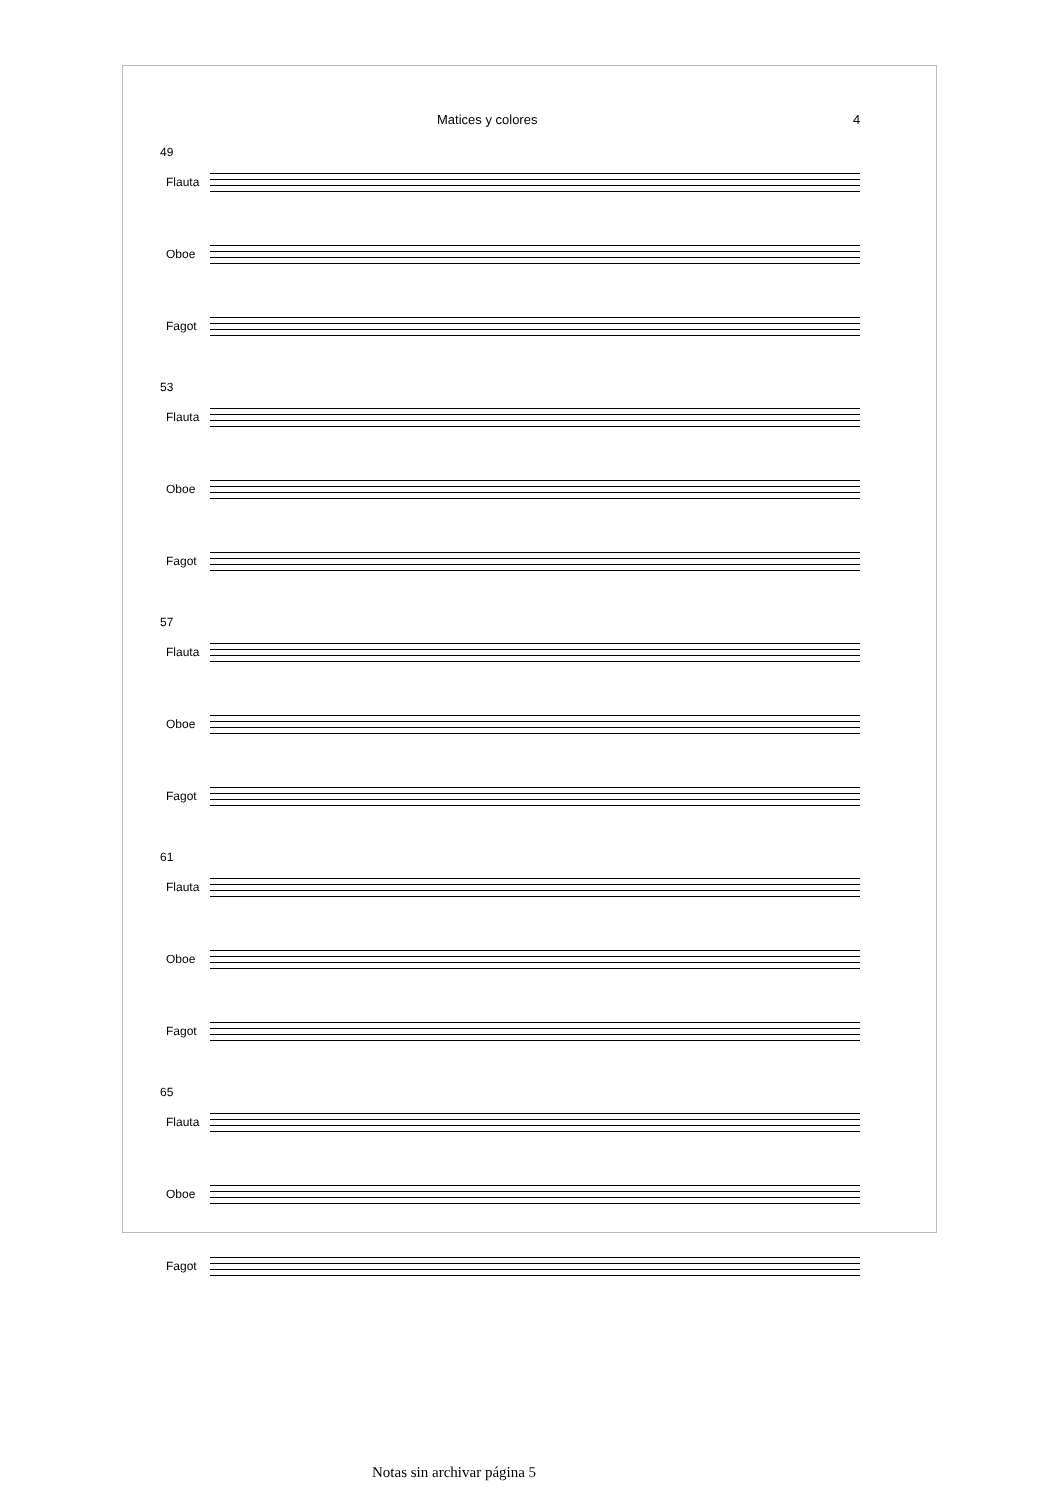Matices y colores 4
49
Flauta
Oboe
Fagot
53
Flauta
Oboe
Fagot
57
Flauta
Oboe
Fagot
61
Flauta
Oboe
Fagot
65
Flauta
Oboe
Fagot
Notas sin archivar página 5